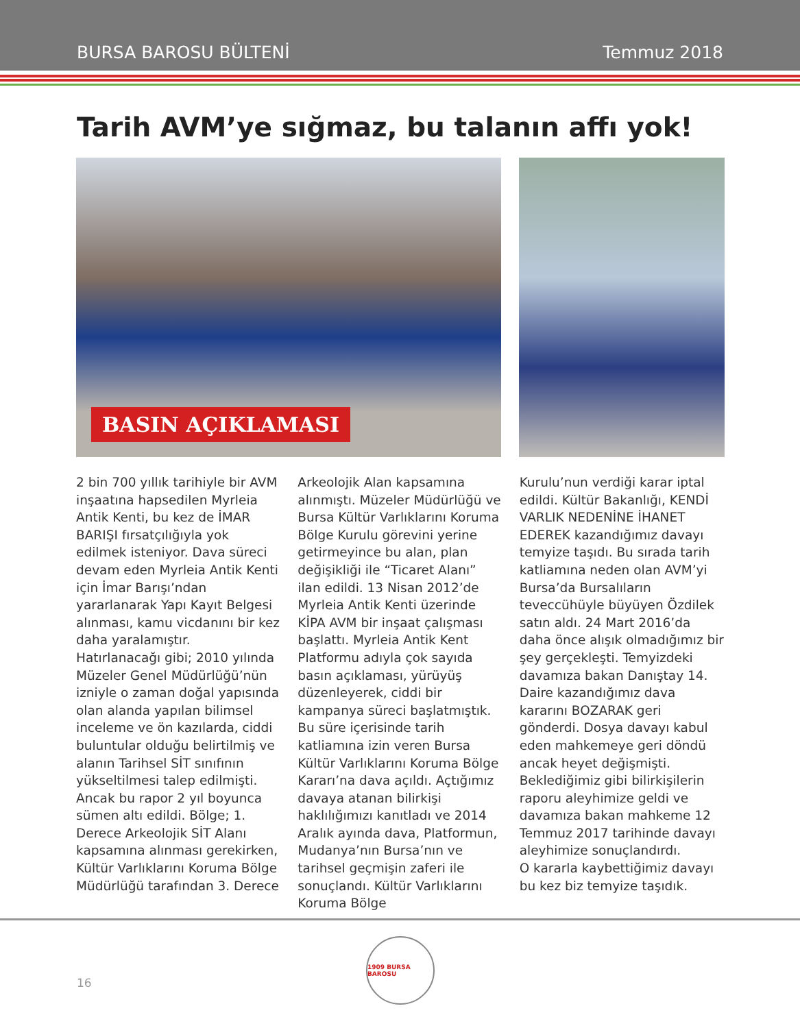BURSA BAROSU BÜLTENİ Temmuz 2018
Tarih AVM’ye sığmaz, bu talanın affı yok!
BASIN AÇIKLAMASI
2 bin 700 yıllık tarihiyle bir AVM inşaatına hapsedilen Myrleia Antik Kenti, bu kez de İMAR BARIŞI fırsatçılığıyla yok edilmek isteniyor. Dava süreci devam eden Myrleia Antik Kenti için İmar Barışı’ndan yararlanarak Yapı Kayıt Belgesi alınması, kamu vicdanını bir kez daha yaralamıştır.
Hatırlanacağı gibi; 2010 yılında Müzeler Genel Müdürlüğü’nün izniyle o zaman doğal yapısında olan alanda yapılan bilimsel inceleme ve ön kazılarda, ciddi buluntular olduğu belirtilmiş ve alanın Tarihsel SİT sınıfının yükseltilmesi talep edilmişti. Ancak bu rapor 2 yıl boyunca sümen altı edildi. Bölge; 1. Derece Arkeolojik SİT Alanı kapsamına alınması gerekirken, Kültür Varlıklarını Koruma Bölge Müdürlüğü tarafından 3. Derece
Arkeolojik Alan kapsamına alınmıştı. Müzeler Müdürlüğü ve Bursa Kültür Varlıklarını Koruma Bölge Kurulu görevini yerine getirmeyince bu alan, plan değişikliği ile “Ticaret Alanı” ilan edildi. 13 Nisan 2012’de Myrleia Antik Kenti üzerinde KİPA AVM bir inşaat çalışması başlattı. Myrleia Antik Kent Platformu adıyla çok sayıda basın açıklaması, yürüyüş düzenleyerek, ciddi bir kampanya süreci başlatmıştık.
Bu süre içerisinde tarih katliamına izin veren Bursa Kültür Varlıklarını Koruma Bölge Kararı’na dava açıldı. Açtığımız davaya atanan bilirkişi haklılığımızı kanıtladı ve 2014 Aralık ayında dava, Platformun, Mudanya’nın Bursa’nın ve tarihsel geçmişin zaferi ile sonuçlandı. Kültür Varlıklarını Koruma Bölge
Kurulu’nun verdiği karar iptal edildi. Kültür Bakanlığı, KENDİ VARLIK NEDENİNE İHANET EDEREK kazandığımız davayı temyize taşıdı. Bu sırada tarih katliamına neden olan AVM’yi Bursa’da Bursalıların teveccühüyle büyüyen Özdilek satın aldı. 24 Mart 2016’da daha önce alışık olmadığımız bir şey gerçekleşti. Temyizdeki davamıza bakan Danıştay 14. Daire kazandığımız dava kararını BOZARAK geri gönderdi. Dosya davayı kabul eden mahkemeye geri döndü ancak heyet değişmişti. Beklediğimiz gibi bilirkişilerin raporu aleyhimize geldi ve davamıza bakan mahkeme 12 Temmuz 2017 tarihinde davayı aleyhimize sonuçlandırdı.
O kararla kaybettiğimiz davayı bu kez biz temyize taşıdık.
16
1909 BURSA BAROSU